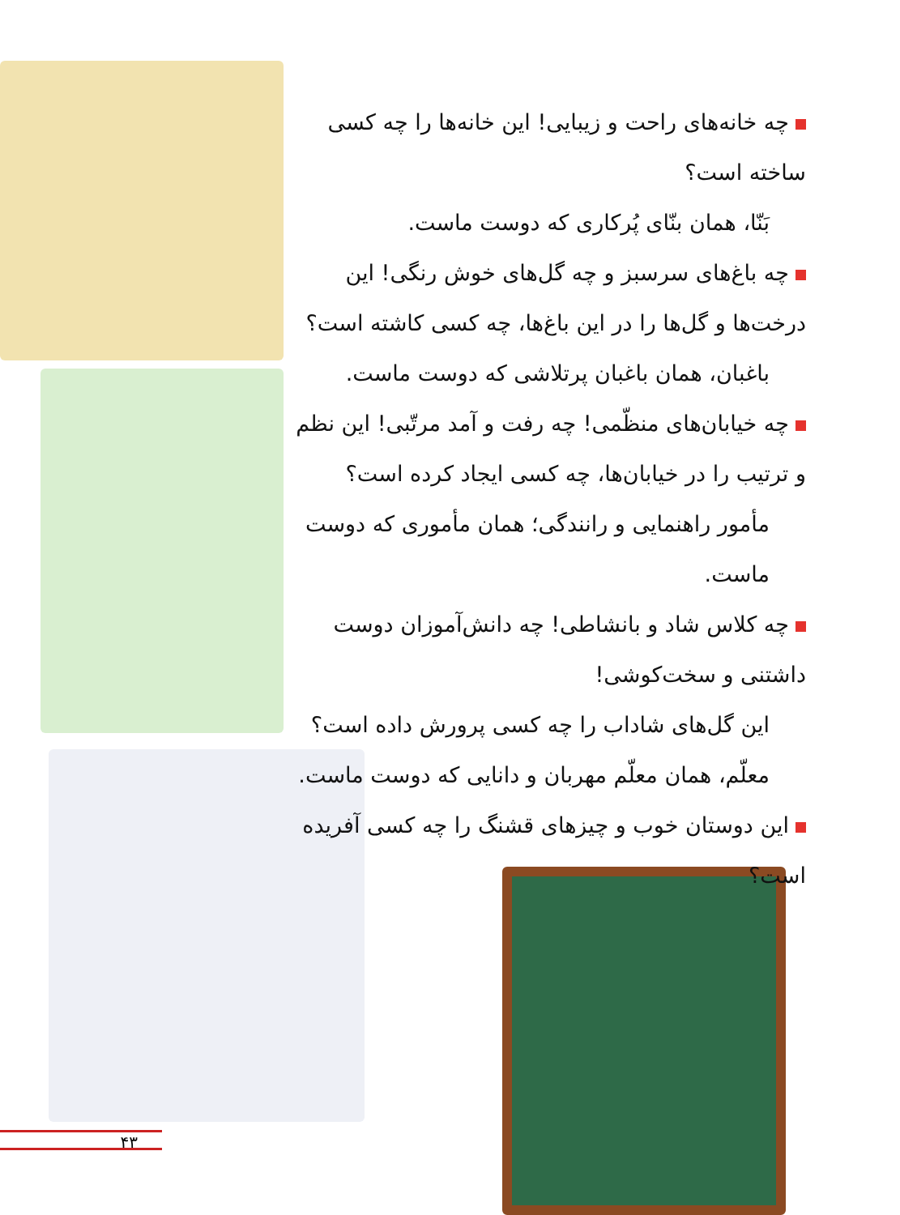چه خانه‌های راحت و زیبایی! این خانه‌ها را چه کسی ساخته است؟
بَنّا، همان بنّای پُرکاری که دوست ماست.
چه باغ‌های سرسبز و چه گل‌های خوش رنگی! این درخت‌ها و گل‌ها را در این باغ‌ها، چه کسی کاشته است؟
باغبان، همان باغبان پرتلاشی که دوست ماست.
چه خیابان‌های منظّمی! چه رفت و آمد مرتّبی! این نظم و ترتیب را در خیابان‌ها، چه کسی ایجاد کرده است؟
مأمور راهنمایی و رانندگی؛ همان مأموری که دوست ماست.
چه کلاس شاد و بانشاطی! چه دانش‌آموزان دوست داشتنی و سخت‌کوشی!
این گل‌های شاداب را چه کسی پرورش داده است؟
معلّم، همان معلّم مهربان و دانایی که دوست ماست.
این دوستان خوب و چیزهای قشنگ را چه کسی آفریده است؟
۴۳